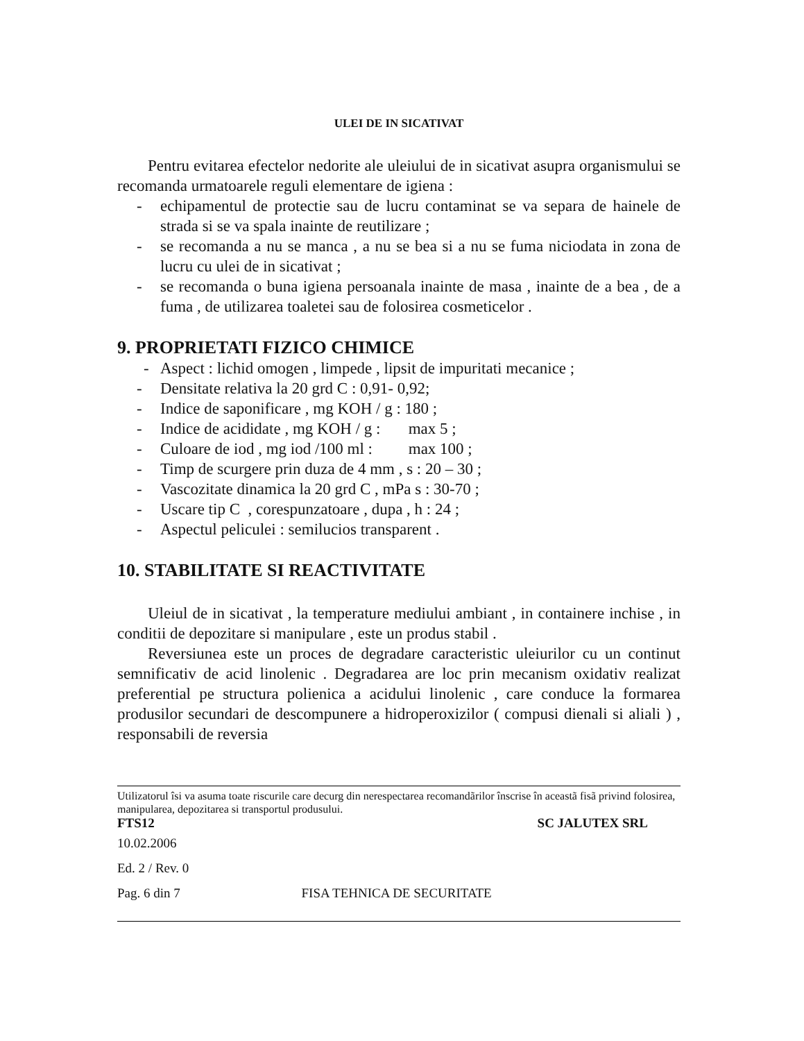ULEI DE IN SICATIVAT
Pentru evitarea efectelor nedorite ale uleiului de in sicativat asupra organismului se recomanda urmatoarele reguli elementare de igiena :
- echipamentul de protectie sau de lucru contaminat se va separa de hainele de strada si se va spala inainte de reutilizare ;
- se recomanda a nu se manca , a nu se bea si a nu se fuma niciodata in zona de lucru cu ulei de in sicativat ;
- se recomanda o buna igiena persoanala inainte de masa , inainte de a bea , de a fuma , de utilizarea toaletei sau de folosirea cosmeticelor .
9. PROPRIETATI FIZICO CHIMICE
- Aspect : lichid omogen , limpede , lipsit de impuritati mecanice ;
- Densitate relativa la 20 grd C : 0,91- 0,92;
- Indice de saponificare , mg KOH / g : 180 ;
- Indice de acididate , mg KOH / g : max 5 ;
- Culoare de iod , mg iod /100 ml : max 100 ;
- Timp de scurgere prin duza de 4 mm , s : 20 – 30 ;
- Vascozitate dinamica la 20 grd C , mPa s : 30-70 ;
- Uscare tip C , corespunzatoare , dupa , h : 24 ;
- Aspectul peliculei : semilucios transparent .
10. STABILITATE SI REACTIVITATE
Uleiul de in sicativat , la temperature mediului ambiant , in containere inchise , in conditii de depozitare si manipulare , este un produs stabil .
Reversiunea este un proces de degradare caracteristic uleiurilor cu un continut semnificativ de acid linolenic . Degradarea are loc prin mecanism oxidativ realizat preferential pe structura polienica a acidului linolenic , care conduce la formarea produsilor secundari de descompunere a hidroperoxizilor ( compusi dienali si aliali ) , responsabili de reversia
Utilizatorul îsi va asuma toate riscurile care decurg din nerespectarea recomandãrilor înscrise în aceastã fisã privind folosirea, manipularea, depozitarea si transportul produsului.
FTS12 SC JALUTEX SRL
10.02.2006
Ed. 2 / Rev. 0
Pag. 6 din 7 FISA TEHNICA DE SECURITATE